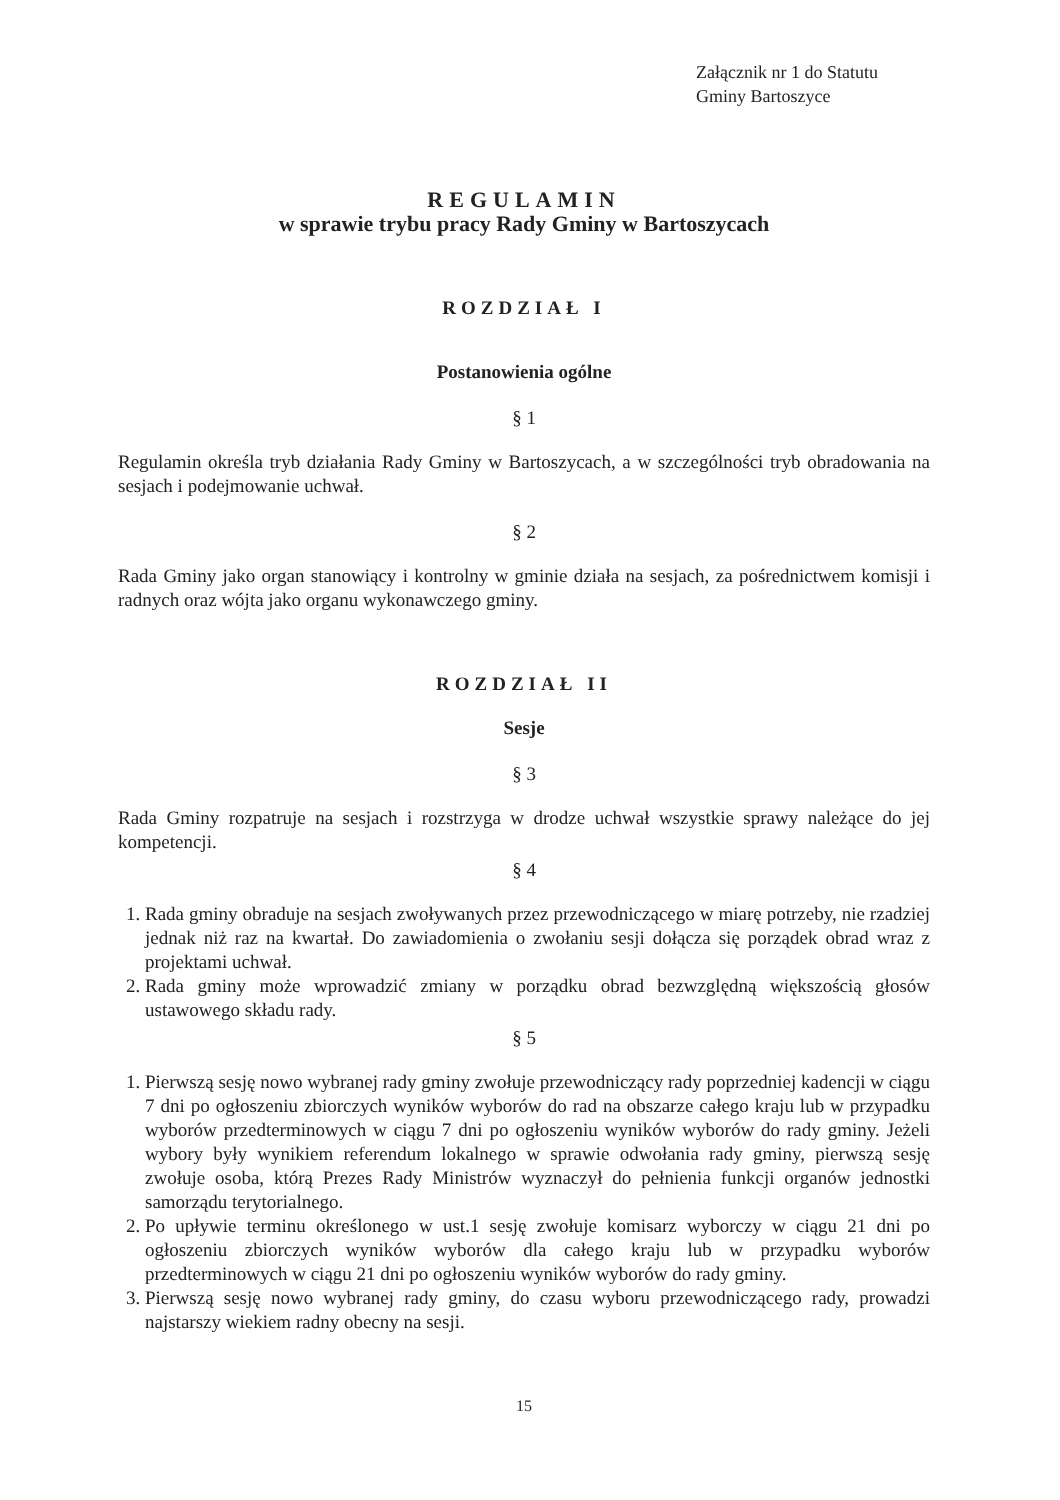Załącznik nr 1 do Statutu
Gminy Bartoszyce
REGULAMIN
w sprawie trybu pracy Rady Gminy w Bartoszycach
ROZDZIAŁ I
Postanowienia ogólne
§ 1
Regulamin określa tryb działania Rady Gminy w Bartoszycach, a w szczególności tryb obradowania na sesjach i podejmowanie uchwał.
§ 2
Rada Gminy jako organ stanowiący i kontrolny w gminie działa na sesjach, za pośrednictwem komisji i radnych oraz wójta jako organu wykonawczego gminy.
ROZDZIAŁ II
Sesje
§ 3
Rada Gminy rozpatruje na sesjach i rozstrzyga w drodze uchwał wszystkie sprawy należące do jej kompetencji.
§ 4
1. Rada gminy obraduje na sesjach zwoływanych przez przewodniczącego w miarę potrzeby, nie rzadziej jednak niż raz na kwartał. Do zawiadomienia o zwołaniu sesji dołącza się porządek obrad wraz z projektami uchwał.
2. Rada gminy może wprowadzić zmiany w porządku obrad bezwzględną większością głosów ustawowego składu rady.
§ 5
1. Pierwszą sesję nowo wybranej rady gminy zwołuje przewodniczący rady poprzedniej kadencji w ciągu 7 dni po ogłoszeniu zbiorczych wyników wyborów do rad na obszarze całego kraju lub w przypadku wyborów przedterminowych w ciągu 7 dni po ogłoszeniu wyników wyborów do rady gminy. Jeżeli wybory były wynikiem referendum lokalnego w sprawie odwołania rady gminy, pierwszą sesję zwołuje osoba, którą Prezes Rady Ministrów wyznaczył do pełnienia funkcji organów jednostki samorządu terytorialnego.
2. Po upływie terminu określonego w ust.1 sesję zwołuje komisarz wyborczy w ciągu 21 dni po ogłoszeniu zbiorczych wyników wyborów dla całego kraju lub w przypadku wyborów przedterminowych w ciągu 21 dni po ogłoszeniu wyników wyborów do rady gminy.
3. Pierwszą sesję nowo wybranej rady gminy, do czasu wyboru przewodniczącego rady, prowadzi najstarszy wiekiem radny obecny na sesji.
15